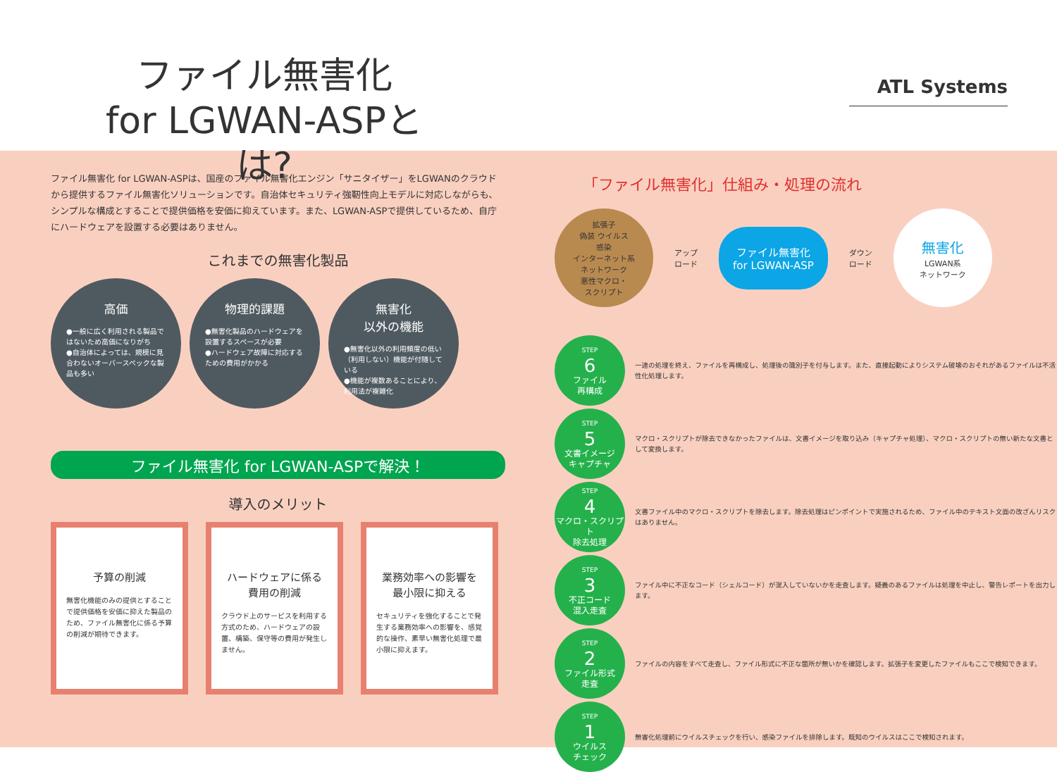ファイル無害化
for LGWAN-ASPとは?
ATL Systems
ファイル無害化 for LGWAN-ASPは、国産のファイル無害化エンジン「サニタイザー」をLGWANのクラウドから提供するファイル無害化ソリューションです。自治体セキュリティ強靭性向上モデルに対応しながらも、シンプルな構成とすることで提供価格を安価に抑えています。また、LGWAN-ASPで提供しているため、自庁にハードウェアを設置する必要はありません。
これまでの無害化製品
高価
●一般に広く利用される製品ではないため高価になりがち
●自治体によっては、規模に見合わないオーバースペックな製品も多い
物理的課題
●無害化製品のハードウェアを設置するスペースが必要
●ハードウェア故障に対応するための費用がかかる
無害化
以外の機能
●無害化以外の利用頻度の低い（利用しない）機能が付随している
●機能が複数あることにより、利用法が複雑化
ファイル無害化 for LGWAN-ASPで解決！
導入のメリット
予算の削減
無害化機能のみの提供とすることで提供価格を安価に抑えた製品のため、ファイル無害化に係る予算の削減が期待できます。
ハードウェアに係る
費用の削減
クラウド上のサービスを利用する方式のため、ハードウェアの設置、構築、保守等の費用が発生しません。
業務効率への影響を
最小限に抑える
セキュリティを強化することで発生する業務効率への影響を、感覚的な操作、素早い無害化処理で最小限に抑えます。
「ファイル無害化」仕組み・処理の流れ
拡張子
偽装 ウイルス
感染
インターネット系
ネットワーク
悪性マクロ・
スクリプト
アップ
ロード
ファイル無害化
for LGWAN-ASP
ダウン
ロード
無害化
LGWAN系
ネットワーク
STEP
6
ファイル
再構成
一連の処理を終え、ファイルを再構成し、処理後の識別子を付与します。また、直接起動によりシステム破壊のおそれがあるファイルは不活性化処理します。
STEP
5
文書イメージ
キャプチャ
マクロ・スクリプトが除去できなかったファイルは、文書イメージを取り込み（キャプチャ処理）、マクロ・スクリプトの無い新たな文書として変換します。
STEP
4
マクロ・スクリプト
除去処理
文書ファイル中のマクロ・スクリプトを除去します。除去処理はピンポイントで実施されるため、ファイル中のテキスト文面の改ざんリスクはありません。
STEP
3
不正コード
混入走査
ファイル中に不正なコード（シェルコード）が混入していないかを走査します。疑義のあるファイルは処理を中止し、警告レポートを出力します。
STEP
2
ファイル形式
走査
ファイルの内容をすべて走査し、ファイル形式に不正な箇所が無いかを確認します。拡張子を変更したファイルもここで検知できます。
STEP
1
ウイルス
チェック
無害化処理前にウイルスチェックを行い、感染ファイルを排除します。既知のウイルスはここで検知されます。